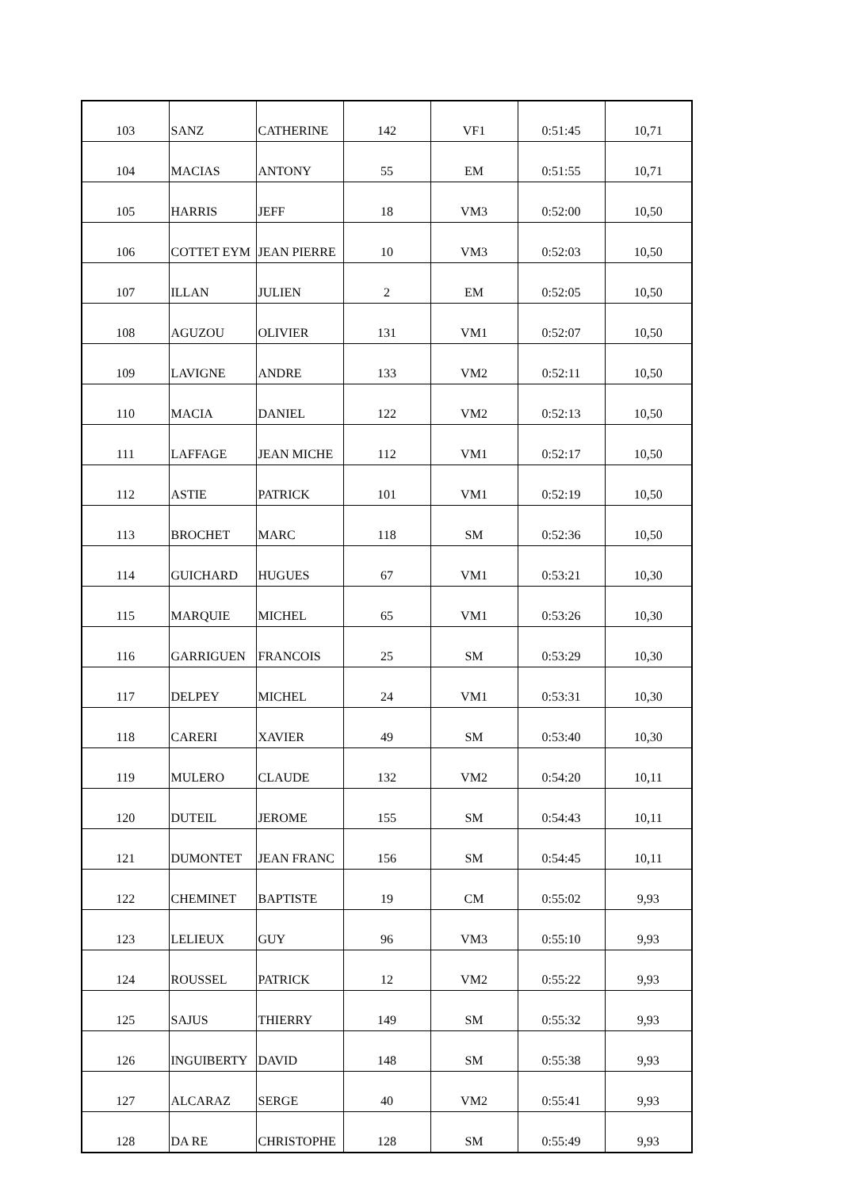| 103 | SANZ | CATHERINE | 142 | VF1 | 0:51:45 | 10,71 |
| 104 | MACIAS | ANTONY | 55 | EM | 0:51:55 | 10,71 |
| 105 | HARRIS | JEFF | 18 | VM3 | 0:52:00 | 10,50 |
| 106 | COTTET EYM | JEAN PIERRE | 10 | VM3 | 0:52:03 | 10,50 |
| 107 | ILLAN | JULIEN | 2 | EM | 0:52:05 | 10,50 |
| 108 | AGUZOU | OLIVIER | 131 | VM1 | 0:52:07 | 10,50 |
| 109 | LAVIGNE | ANDRE | 133 | VM2 | 0:52:11 | 10,50 |
| 110 | MACIA | DANIEL | 122 | VM2 | 0:52:13 | 10,50 |
| 111 | LAFFAGE | JEAN MICHE | 112 | VM1 | 0:52:17 | 10,50 |
| 112 | ASTIE | PATRICK | 101 | VM1 | 0:52:19 | 10,50 |
| 113 | BROCHET | MARC | 118 | SM | 0:52:36 | 10,50 |
| 114 | GUICHARD | HUGUES | 67 | VM1 | 0:53:21 | 10,30 |
| 115 | MARQUIE | MICHEL | 65 | VM1 | 0:53:26 | 10,30 |
| 116 | GARRIGUEN | FRANCOIS | 25 | SM | 0:53:29 | 10,30 |
| 117 | DELPEY | MICHEL | 24 | VM1 | 0:53:31 | 10,30 |
| 118 | CARERI | XAVIER | 49 | SM | 0:53:40 | 10,30 |
| 119 | MULERO | CLAUDE | 132 | VM2 | 0:54:20 | 10,11 |
| 120 | DUTEIL | JEROME | 155 | SM | 0:54:43 | 10,11 |
| 121 | DUMONTET | JEAN FRANC | 156 | SM | 0:54:45 | 10,11 |
| 122 | CHEMINET | BAPTISTE | 19 | CM | 0:55:02 | 9,93 |
| 123 | LELIEUX | GUY | 96 | VM3 | 0:55:10 | 9,93 |
| 124 | ROUSSEL | PATRICK | 12 | VM2 | 0:55:22 | 9,93 |
| 125 | SAJUS | THIERRY | 149 | SM | 0:55:32 | 9,93 |
| 126 | INGUIBERTY | DAVID | 148 | SM | 0:55:38 | 9,93 |
| 127 | ALCARAZ | SERGE | 40 | VM2 | 0:55:41 | 9,93 |
| 128 | DA RE | CHRISTOPHE | 128 | SM | 0:55:49 | 9,93 |